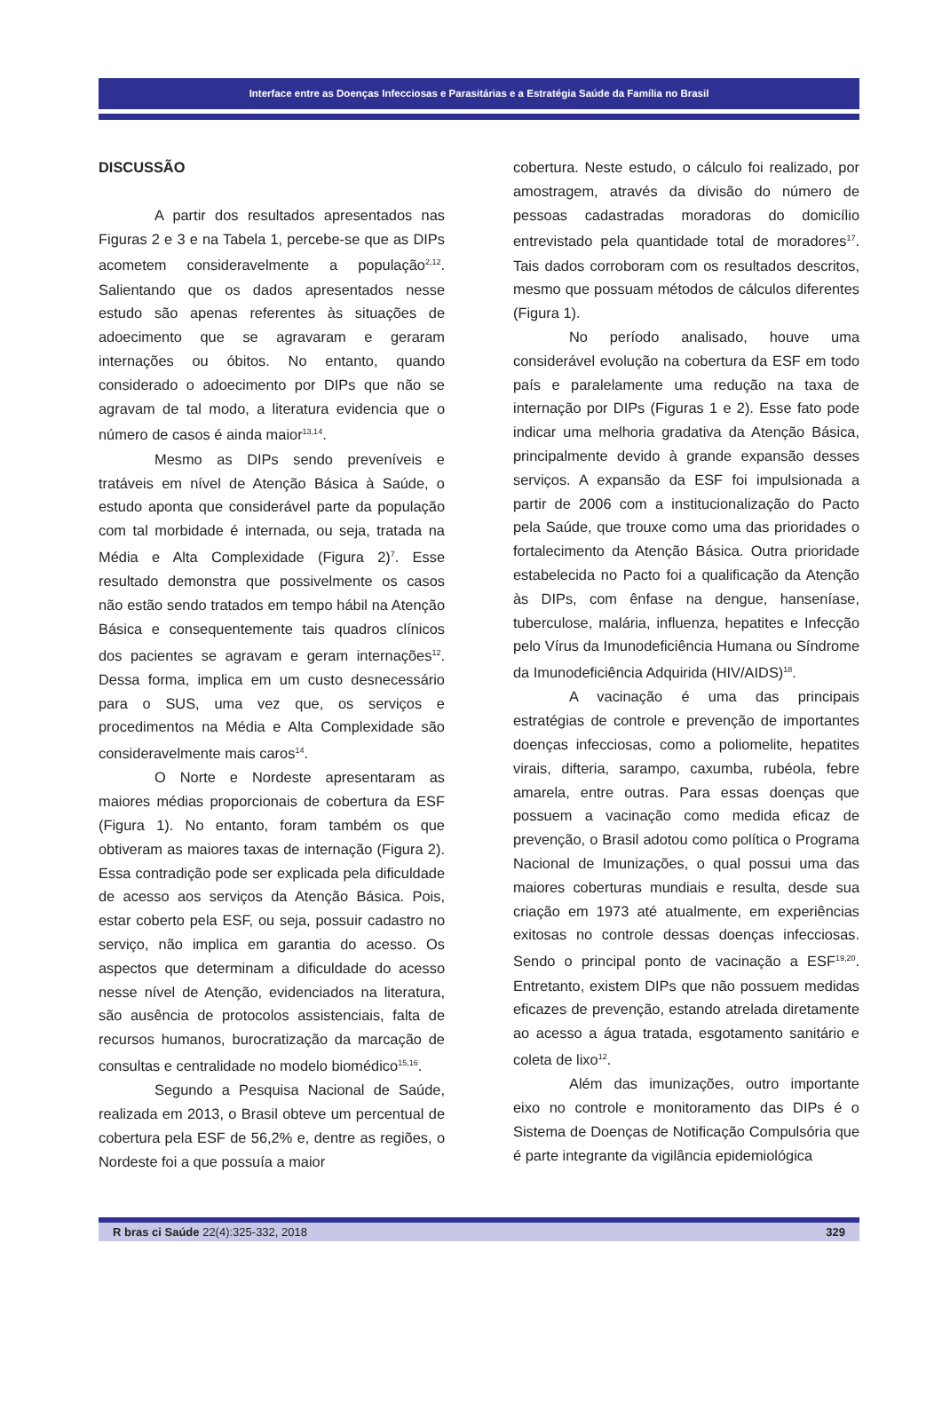Interface entre as Doenças Infecciosas e Parasitárias e a Estratégia Saúde da Família no Brasil
DISCUSSÃO
A partir dos resultados apresentados nas Figuras 2 e 3 e na Tabela 1, percebe-se que as DIPs acometem consideravelmente a população<sup>2,12</sup>. Salientando que os dados apresentados nesse estudo são apenas referentes às situações de adoecimento que se agravaram e geraram internações ou óbitos. No entanto, quando considerado o adoecimento por DIPs que não se agravam de tal modo, a literatura evidencia que o número de casos é ainda maior<sup>13,14</sup>.
Mesmo as DIPs sendo preveníveis e tratáveis em nível de Atenção Básica à Saúde, o estudo aponta que considerável parte da população com tal morbidade é internada, ou seja, tratada na Média e Alta Complexidade (Figura 2)<sup>7</sup>. Esse resultado demonstra que possivelmente os casos não estão sendo tratados em tempo hábil na Atenção Básica e consequentemente tais quadros clínicos dos pacientes se agravam e geram internações<sup>12</sup>. Dessa forma, implica em um custo desnecessário para o SUS, uma vez que, os serviços e procedimentos na Média e Alta Complexidade são consideravelmente mais caros<sup>14</sup>.
O Norte e Nordeste apresentaram as maiores médias proporcionais de cobertura da ESF (Figura 1). No entanto, foram também os que obtiveram as maiores taxas de internação (Figura 2). Essa contradição pode ser explicada pela dificuldade de acesso aos serviços da Atenção Básica. Pois, estar coberto pela ESF, ou seja, possuir cadastro no serviço, não implica em garantia do acesso. Os aspectos que determinam a dificuldade do acesso nesse nível de Atenção, evidenciados na literatura, são ausência de protocolos assistenciais, falta de recursos humanos, burocratização da marcação de consultas e centralidade no modelo biomédico<sup>15,16</sup>.
Segundo a Pesquisa Nacional de Saúde, realizada em 2013, o Brasil obteve um percentual de cobertura pela ESF de 56,2% e, dentre as regiões, o Nordeste foi a que possuía a maior
cobertura. Neste estudo, o cálculo foi realizado, por amostragem, através da divisão do número de pessoas cadastradas moradoras do domicílio entrevistado pela quantidade total de moradores<sup>17</sup>. Tais dados corroboram com os resultados descritos, mesmo que possuam métodos de cálculos diferentes (Figura 1).
No período analisado, houve uma considerável evolução na cobertura da ESF em todo país e paralelamente uma redução na taxa de internação por DIPs (Figuras 1 e 2). Esse fato pode indicar uma melhoria gradativa da Atenção Básica, principalmente devido à grande expansão desses serviços. A expansão da ESF foi impulsionada a partir de 2006 com a institucionalização do Pacto pela Saúde, que trouxe como uma das prioridades o fortalecimento da Atenção Básica. Outra prioridade estabelecida no Pacto foi a qualificação da Atenção às DIPs, com ênfase na dengue, hanseníase, tuberculose, malária, influenza, hepatites e Infecção pelo Vírus da Imunodeficiência Humana ou Síndrome da Imunodeficiência Adquirida (HIV/AIDS)<sup>18</sup>.
A vacinação é uma das principais estratégias de controle e prevenção de importantes doenças infecciosas, como a poliomelite, hepatites virais, difteria, sarampo, caxumba, rubéola, febre amarela, entre outras. Para essas doenças que possuem a vacinação como medida eficaz de prevenção, o Brasil adotou como política o Programa Nacional de Imunizações, o qual possui uma das maiores coberturas mundiais e resulta, desde sua criação em 1973 até atualmente, em experiências exitosas no controle dessas doenças infecciosas. Sendo o principal ponto de vacinação a ESF<sup>19,20</sup>. Entretanto, existem DIPs que não possuem medidas eficazes de prevenção, estando atrelada diretamente ao acesso a água tratada, esgotamento sanitário e coleta de lixo<sup>12</sup>.
Além das imunizações, outro importante eixo no controle e monitoramento das DIPs é o Sistema de Doenças de Notificação Compulsória que é parte integrante da vigilância epidemiológica
R bras ci Saúde 22(4):325-332, 2018 329